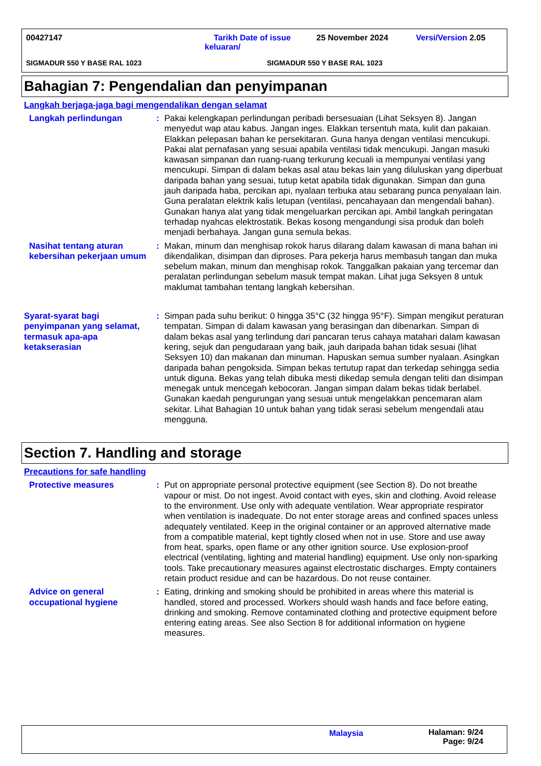00427147
Tarikh Date of issue keluaran/
25 November 2024 Versi/Version 2.05
SIGMADUR 550 Y BASE RAL 1023 SIGMADUR 550 Y BASE RAL 1023
Bahagian 7: Pengendalian dan penyimpanan
Langkah berjaga-jaga bagi mengendalikan dengan selamat
Langkah perlindungan : Pakai kelengkapan perlindungan peribadi bersesuaian (Lihat Seksyen 8). Jangan menyedut wap atau kabus. Jangan inges. Elakkan tersentuh mata, kulit dan pakaian. Elakkan pelepasan bahan ke persekitaran. Guna hanya dengan ventilasi mencukupi. Pakai alat pernafasan yang sesuai apabila ventilasi tidak mencukupi. Jangan masuki kawasan simpanan dan ruang-ruang terkurung kecuali ia mempunyai ventilasi yang mencukupi. Simpan di dalam bekas asal atau bekas lain yang diluluskan yang diperbuat daripada bahan yang sesuai, tutup ketat apabila tidak digunakan. Simpan dan guna jauh daripada haba, percikan api, nyalaan terbuka atau sebarang punca penyalaan lain. Guna peralatan elektrik kalis letupan (ventilasi, pencahayaan dan mengendali bahan). Gunakan hanya alat yang tidak mengeluarkan percikan api. Ambil langkah peringatan terhadap nyahcas elektrostatik. Bekas kosong mengandungi sisa produk dan boleh menjadi berbahaya. Jangan guna semula bekas.
Nasihat tentang aturan kebersihan pekerjaan umum
: Makan, minum dan menghisap rokok harus dilarang dalam kawasan di mana bahan ini dikendalikan, disimpan dan diproses. Para pekerja harus membasuh tangan dan muka sebelum makan, minum dan menghisap rokok. Tanggalkan pakaian yang tercemar dan peralatan perlindungan sebelum masuk tempat makan. Lihat juga Seksyen 8 untuk maklumat tambahan tentang langkah kebersihan.
Syarat-syarat bagi penyimpanan yang selamat, termasuk apa-apa ketakserasian
: Simpan pada suhu berikut: 0 hingga 35°C (32 hingga 95°F). Simpan mengikut peraturan tempatan. Simpan di dalam kawasan yang berasingan dan dibenarkan. Simpan di dalam bekas asal yang terlindung dari pancaran terus cahaya matahari dalam kawasan kering, sejuk dan pengudaraan yang baik, jauh daripada bahan tidak sesuai (lihat Seksyen 10) dan makanan dan minuman. Hapuskan semua sumber nyalaan. Asingkan daripada bahan pengoksida. Simpan bekas tertutup rapat dan terkedap sehingga sedia untuk diguna. Bekas yang telah dibuka mesti dikedap semula dengan teliti dan disimpan menegak untuk mencegah kebocoran. Jangan simpan dalam bekas tidak berlabel. Gunakan kaedah pengurungan yang sesuai untuk mengelakkan pencemaran alam sekitar. Lihat Bahagian 10 untuk bahan yang tidak serasi sebelum mengendali atau mengguna.
Section 7. Handling and storage
Precautions for safe handling
Protective measures : Put on appropriate personal protective equipment (see Section 8). Do not breathe vapour or mist. Do not ingest. Avoid contact with eyes, skin and clothing. Avoid release to the environment. Use only with adequate ventilation. Wear appropriate respirator when ventilation is inadequate. Do not enter storage areas and confined spaces unless adequately ventilated. Keep in the original container or an approved alternative made from a compatible material, kept tightly closed when not in use. Store and use away from heat, sparks, open flame or any other ignition source. Use explosion-proof electrical (ventilating, lighting and material handling) equipment. Use only non-sparking tools. Take precautionary measures against electrostatic discharges. Empty containers retain product residue and can be hazardous. Do not reuse container.
Advice on general occupational hygiene
: Eating, drinking and smoking should be prohibited in areas where this material is handled, stored and processed. Workers should wash hands and face before eating, drinking and smoking. Remove contaminated clothing and protective equipment before entering eating areas. See also Section 8 for additional information on hygiene measures.
Malaysia
Halaman: 9/24
Page: 9/24